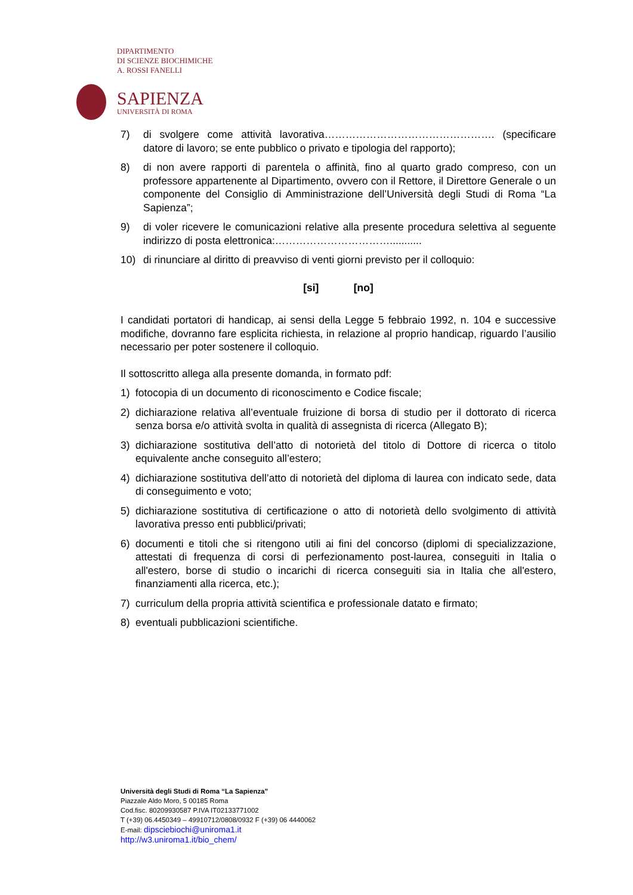DIPARTIMENTO
DI SCIENZE BIOCHIMICHE
A. ROSSI FANELLI
SAPIENZA
UNIVERSITÀ DI ROMA
7) di svolgere come attività lavorativa…………………………………………. (specificare datore di lavoro; se ente pubblico o privato e tipologia del rapporto);
8) di non avere rapporti di parentela o affinità, fino al quarto grado compreso, con un professore appartenente al Dipartimento, ovvero con il Rettore, il Direttore Generale o un componente del Consiglio di Amministrazione dell’Università degli Studi di Roma “La Sapienza”;
9) di voler ricevere le comunicazioni relative alla presente procedura selettiva al seguente indirizzo di posta elettronica:……………………………...........
10) di rinunciare al diritto di preavviso di venti giorni previsto per il colloquio:
[si] [no]
I candidati portatori di handicap, ai sensi della Legge 5 febbraio 1992, n. 104 e successive modifiche, dovranno fare esplicita richiesta, in relazione al proprio handicap, riguardo l’ausilio necessario per poter sostenere il colloquio.
Il sottoscritto allega alla presente domanda, in formato pdf:
1) fotocopia di un documento di riconoscimento e Codice fiscale;
2) dichiarazione relativa all’eventuale fruizione di borsa di studio per il dottorato di ricerca senza borsa e/o attività svolta in qualità di assegnista di ricerca (Allegato B);
3) dichiarazione sostitutiva dell’atto di notorietà del titolo di Dottore di ricerca o titolo equivalente anche conseguito all’estero;
4) dichiarazione sostitutiva dell’atto di notorietà del diploma di laurea con indicato sede, data di conseguimento e voto;
5) dichiarazione sostitutiva di certificazione o atto di notorietà dello svolgimento di attività lavorativa presso enti pubblici/privati;
6) documenti e titoli che si ritengono utili ai fini del concorso (diplomi di specializzazione, attestati di frequenza di corsi di perfezionamento post-laurea, conseguiti in Italia o all'estero, borse di studio o incarichi di ricerca conseguiti sia in Italia che all'estero, finanziamenti alla ricerca, etc.);
7) curriculum della propria attività scientifica e professionale datato e firmato;
8) eventuali pubblicazioni scientifiche.
Università degli Studi di Roma “La Sapienza”
Piazzale Aldo Moro, 5 00185 Roma
Cod.fisc. 80209930587 P.IVA IT02133771002
T (+39) 06.4450349 – 49910712/0808/0932 F (+39) 06 4440062
E-mail: dipsciebiochi@uniroma1.it
http://w3.uniroma1.it/bio_chem/